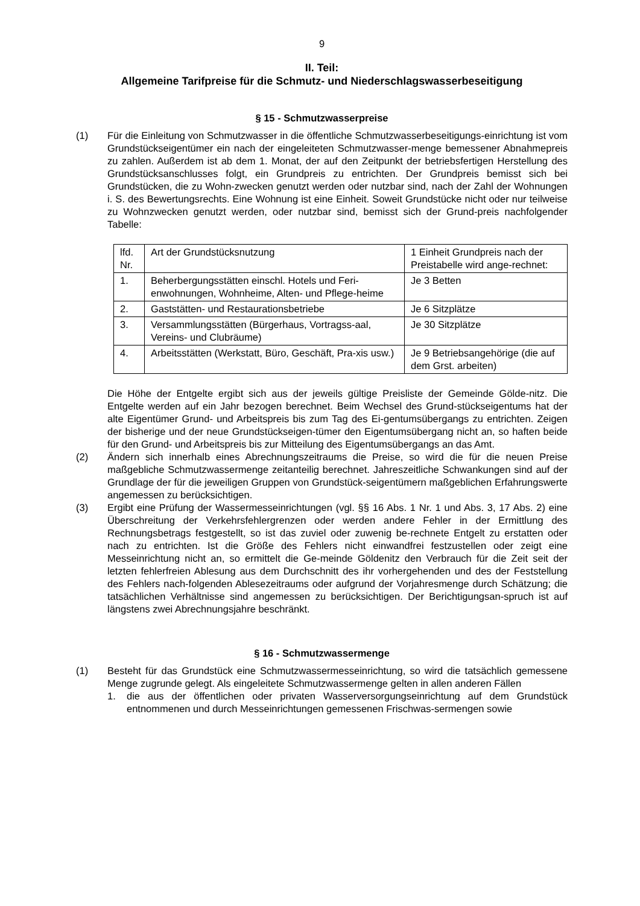9
II. Teil:
Allgemeine Tarifpreise für die Schmutz- und Niederschlagswasserbeseitigung
§ 15 - Schmutzwasserpreise
(1) Für die Einleitung von Schmutzwasser in die öffentliche Schmutzwasserbeseitigungs-einrichtung ist vom Grundstückseigentümer ein nach der eingeleiteten Schmutzwasser-menge bemessener Abnahmepreis zu zahlen. Außerdem ist ab dem 1. Monat, der auf den Zeitpunkt der betriebsfertigen Herstellung des Grundstücksanschlusses folgt, ein Grundpreis zu entrichten. Der Grundpreis bemisst sich bei Grundstücken, die zu Wohn-zwecken genutzt werden oder nutzbar sind, nach der Zahl der Wohnungen i. S. des Bewertungsrechts. Eine Wohnung ist eine Einheit. Soweit Grundstücke nicht oder nur teilweise zu Wohnzwecken genutzt werden, oder nutzbar sind, bemisst sich der Grund-preis nachfolgender Tabelle:
| lfd. Nr. | Art der Grundstücksnutzung | 1 Einheit Grundpreis nach der Preistabelle wird ange-rechnet: |
| 1. | Beherbergungsstätten einschl. Hotels und Feri-enwohnungen, Wohnheime, Alten- und Pflege-heime | Je 3 Betten |
| 2. | Gaststätten- und Restaurationsbetriebe | Je 6 Sitzplätze |
| 3. | Versammlungsstätten (Bürgerhaus, Vortragss-aal, Vereins- und Clubräume) | Je 30 Sitzplätze |
| 4. | Arbeitsstätten (Werkstatt, Büro, Geschäft, Pra-xis usw.) | Je 9 Betriebsangehörige (die auf dem Grst. arbeiten) |
Die Höhe der Entgelte ergibt sich aus der jeweils gültige Preisliste der Gemeinde Gölde-nitz. Die Entgelte werden auf ein Jahr bezogen berechnet. Beim Wechsel des Grund-stückseigentums hat der alte Eigentümer Grund- und Arbeitspreis bis zum Tag des Ei-gentumsübergangs zu entrichten. Zeigen der bisherige und der neue Grundstückseigen-tümer den Eigentumsübergang nicht an, so haften beide für den Grund- und Arbeitspreis bis zur Mitteilung des Eigentumsübergangs an das Amt.
(2) Ändern sich innerhalb eines Abrechnungszeitraums die Preise, so wird die für die neuen Preise maßgebliche Schmutzwassermenge zeitanteilig berechnet. Jahreszeitliche Schwankungen sind auf der Grundlage der für die jeweiligen Gruppen von Grundstück-seigentümern maßgeblichen Erfahrungswerte angemessen zu berücksichtigen.
(3) Ergibt eine Prüfung der Wassermesseinrichtungen (vgl. §§ 16 Abs. 1 Nr. 1 und Abs. 3, 17 Abs. 2) eine Überschreitung der Verkehrsfehlergrenzen oder werden andere Fehler in der Ermittlung des Rechnungsbetrags festgestellt, so ist das zuviel oder zuwenig be-rechnete Entgelt zu erstatten oder nach zu entrichten. Ist die Größe des Fehlers nicht einwandfrei festzustellen oder zeigt eine Messeinrichtung nicht an, so ermittelt die Ge-meinde Göldenitz den Verbrauch für die Zeit seit der letzten fehlerfreien Ablesung aus dem Durchschnitt des ihr vorhergehenden und des der Feststellung des Fehlers nach-folgenden Ablesezeitraums oder aufgrund der Vorjahresmenge durch Schätzung; die tatsächlichen Verhältnisse sind angemessen zu berücksichtigen. Der Berichtigungsan-spruch ist auf längstens zwei Abrechnungsjahre beschränkt.
§ 16 - Schmutzwassermenge
(1) Besteht für das Grundstück eine Schmutzwassermesseinrichtung, so wird die tatsächlich gemessene Menge zugrunde gelegt. Als eingeleitete Schmutzwassermenge gelten in allen anderen Fällen
1. die aus der öffentlichen oder privaten Wasserversorgungseinrichtung auf dem Grundstück entnommenen und durch Messeinrichtungen gemessenen Frischwas-sermengen sowie